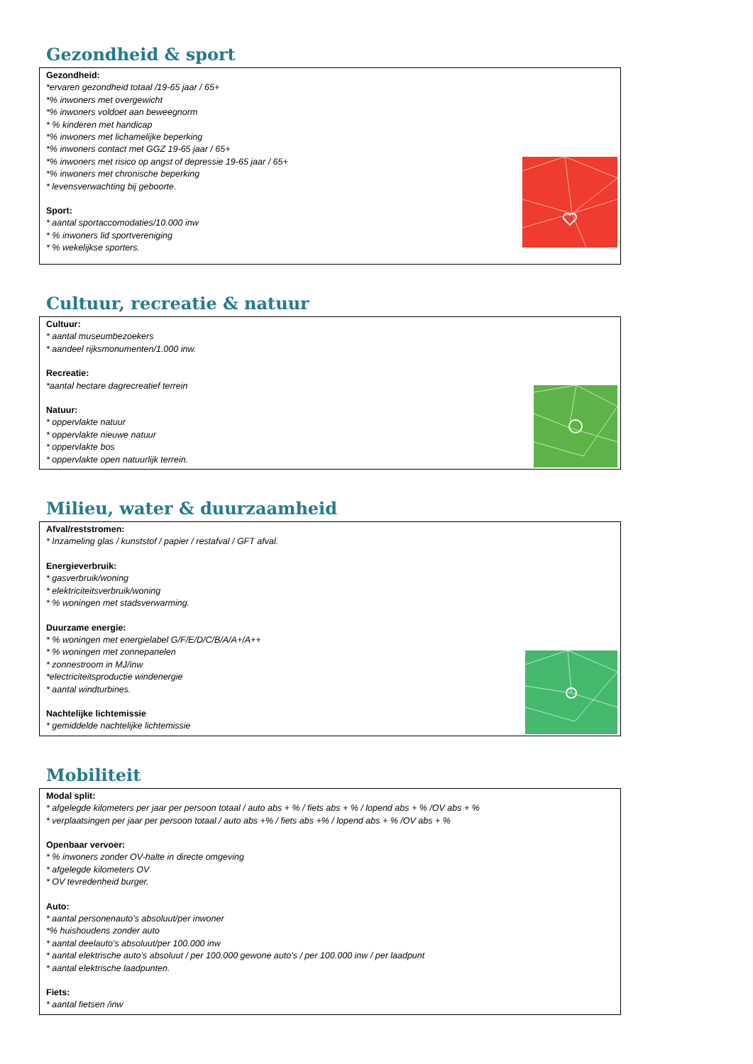Gezondheid & sport
Gezondheid:
*ervaren gezondheid totaal /19-65 jaar / 65+
*% inwoners met overgewicht
*% inwoners voldoet aan beweegnorm
* % kinderen met handicap
*% inwoners met lichamelijke beperking
*% inwoners contact met GGZ 19-65 jaar / 65+
*% inwoners met risico op angst of depressie 19-65 jaar / 65+
*% inwoners met chronische beperking
* levensverwachting bij geboorte.
Sport:
* aantal sportaccomodaties/10.000 inw
* % inwoners lid sportvereniging
* % wekelijkse sporters.
Cultuur, recreatie & natuur
Cultuur:
* aantal museumbezoekers
* aandeel rijksmonumenten/1.000 inw.
Recreatie:
*aantal hectare dagrecreatief terrein
Natuur:
* oppervlakte natuur
* oppervlakte nieuwe natuur
* oppervlakte bos
* oppervlakte open natuurlijk terrein.
Milieu, water & duurzaamheid
Afval/reststromen:
* Inzameling glas / kunststof / papier / restafval / GFT afval.
Energieverbruik:
* gasverbruik/woning
* elektriciteitsverbruik/woning
* % woningen met stadsverwarming.
Duurzame energie:
* % woningen met energielabel G/F/E/D/C/B/A/A+/A++
* % woningen met zonnepanelen
* zonnestroom in MJ/inw
*electriciteitsproductie windenergie
* aantal windturbines.
Nachtelijke lichtemissie
* gemiddelde nachtelijke lichtemissie
Mobiliteit
Modal split:
* afgelegde kilometers per jaar per persoon totaal / auto abs + % / fiets abs + % / lopend abs + % /OV abs + %
* verplaatsingen per jaar per persoon totaal / auto abs +% / fiets abs +% / lopend abs + % /OV abs + %
Openbaar vervoer:
* % inwoners zonder OV-halte in directe omgeving
* afgelegde kilometers OV
* OV tevredenheid burger.
Auto:
* aantal personenauto’s absoluut/per inwoner
*% huishoudens zonder auto
* aantal deelauto’s absoluut/per 100.000 inw
* aantal elektrische auto’s absoluut / per 100.000 gewone auto’s / per 100.000 inw / per laadpunt
* aantal elektrische laadpunten.
Fiets:
* aantal fietsen /inw